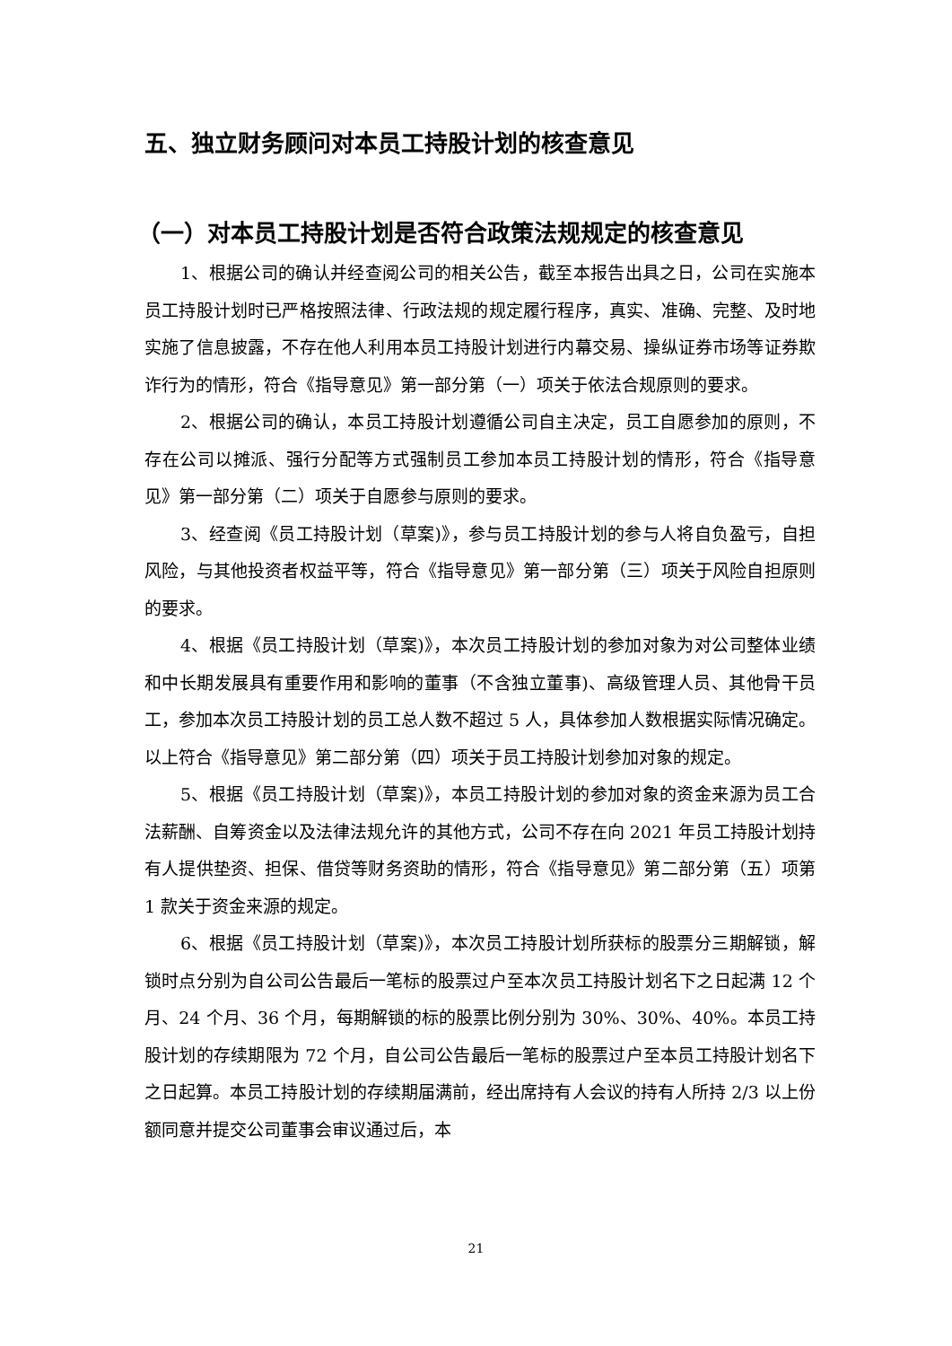五、独立财务顾问对本员工持股计划的核查意见
（一）对本员工持股计划是否符合政策法规规定的核查意见
1、根据公司的确认并经查阅公司的相关公告，截至本报告出具之日，公司在实施本员工持股计划时已严格按照法律、行政法规的规定履行程序，真实、准确、完整、及时地实施了信息披露，不存在他人利用本员工持股计划进行内幕交易、操纵证券市场等证券欺诈行为的情形，符合《指导意见》第一部分第（一）项关于依法合规原则的要求。
2、根据公司的确认，本员工持股计划遵循公司自主决定，员工自愿参加的原则，不存在公司以摊派、强行分配等方式强制员工参加本员工持股计划的情形，符合《指导意见》第一部分第（二）项关于自愿参与原则的要求。
3、经查阅《员工持股计划（草案)》，参与员工持股计划的参与人将自负盈亏，自担风险，与其他投资者权益平等，符合《指导意见》第一部分第（三）项关于风险自担原则的要求。
4、根据《员工持股计划（草案)》，本次员工持股计划的参加对象为对公司整体业绩和中长期发展具有重要作用和影响的董事（不含独立董事)、高级管理人员、其他骨干员工，参加本次员工持股计划的员工总人数不超过 5 人，具体参加人数根据实际情况确定。以上符合《指导意见》第二部分第（四）项关于员工持股计划参加对象的规定。
5、根据《员工持股计划（草案)》，本员工持股计划的参加对象的资金来源为员工合法薪酬、自筹资金以及法律法规允许的其他方式，公司不存在向 2021 年员工持股计划持有人提供垫资、担保、借贷等财务资助的情形，符合《指导意见》第二部分第（五）项第 1 款关于资金来源的规定。
6、根据《员工持股计划（草案)》，本次员工持股计划所获标的股票分三期解锁，解锁时点分别为自公司公告最后一笔标的股票过户至本次员工持股计划名下之日起满 12 个月、24 个月、36 个月，每期解锁的标的股票比例分别为 30%、30%、40%。本员工持股计划的存续期限为 72 个月，自公司公告最后一笔标的股票过户至本员工持股计划名下之日起算。本员工持股计划的存续期届满前，经出席持有人会议的持有人所持 2/3 以上份额同意并提交公司董事会审议通过后，本
21